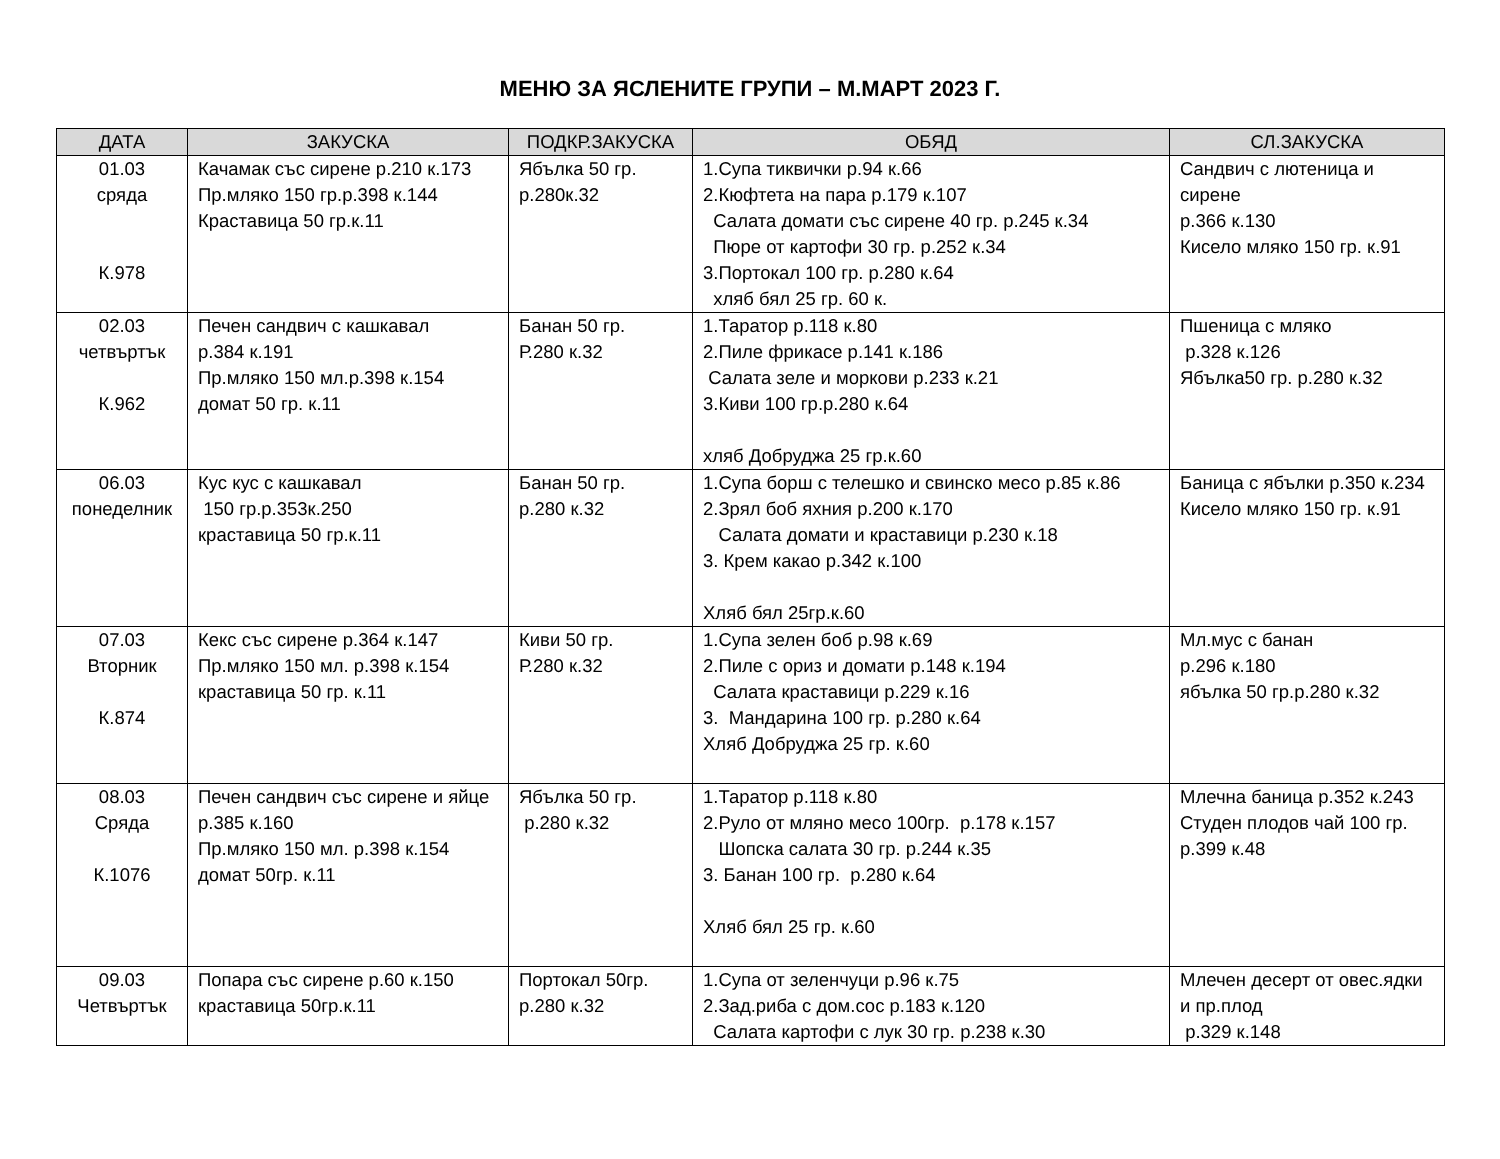МЕНЮ ЗА ЯСЛЕНИТЕ ГРУПИ – М.МАРТ 2023 Г.
| ДАТА | ЗАКУСКА | ПОДКР.ЗАКУСКА | ОБЯД | СЛ.ЗАКУСКА |
| --- | --- | --- | --- | --- |
| 01.03 сряда К.978 | Качамак със сирене р.210 к.173 Пр.мляко 150 гр.р.398 к.144 Краставица 50 гр.к.11 | Ябълка 50 гр. р.280к.32 | 1.Супа тиквички р.94 к.66 2.Кюфтета на пара р.179 к.107 Салата домати със сирене 40 гр. р.245 к.34 Пюре от картофи 30 гр. р.252 к.34 3.Портокал 100 гр. р.280 к.64 хляб бял 25 гр. 60 к. | Сандвич с лютеница и сирене р.366 к.130 Кисело мляко 150 гр. к.91 |
| 02.03 четвъртък К.962 | Печен сандвич с кашкавал р.384 к.191 Пр.мляко 150 мл.р.398 к.154 домат 50 гр. к.11 | Банан 50 гр. Р.280 к.32 | 1.Таратор р.118 к.80 2.Пиле фрикасе р.141 к.186 Салата зеле и моркови р.233 к.21 3.Киви 100 гр.р.280 к.64 хляб Добруджа 25 гр.к.60 | Пшеница с мляко р.328 к.126 Ябълка50 гр. р.280 к.32 |
| 06.03 понеделник | Кус кус с кашкавал 150 гр.р.353к.250 краставица 50 гр.к.11 | Банан 50 гр. р.280 к.32 | 1.Супа борш с телешко и свинско месо р.85 к.86 2.Зрял боб яхния р.200 к.170 Салата домати и краставици р.230 к.18 3. Крем какао р.342 к.100 Хляб бял 25гр.к.60 | Баница с ябълки р.350 к.234 Кисело мляко 150 гр. к.91 |
| 07.03 Вторник К.874 | Кекс със сирене р.364 к.147 Пр.мляко 150 мл. р.398 к.154 краставица 50 гр. к.11 | Киви 50 гр. Р.280 к.32 | 1.Супа зелен боб р.98 к.69 2.Пиле с ориз и домати р.148 к.194 Салата краставици р.229 к.16 3. Мандарина 100 гр. р.280 к.64 Хляб Добруджа 25 гр. к.60 | Мл.мус с банан р.296 к.180 ябълка 50 гр.р.280 к.32 |
| 08.03 Сряда К.1076 | Печен сандвич със сирене и яйце р.385 к.160 Пр.мляко 150 мл. р.398 к.154 домат 50гр. к.11 | Ябълка 50 гр. р.280 к.32 | 1.Таратор р.118 к.80 2.Руло от мляно месо 100гр. р.178 к.157 Шопска салата 30 гр. р.244 к.35 3. Банан 100 гр. р.280 к.64 Хляб бял 25 гр. к.60 | Млечна баница р.352 к.243 Студен плодов чай 100 гр. р.399 к.48 |
| 09.03 Четвъртък | Попара със сирене р.60 к.150 краставица 50гр.к.11 | Портокал 50гр. р.280 к.32 | 1.Супа от зеленчуци р.96 к.75 2.Зад.риба с дом.сос р.183 к.120 Салата картофи с лук 30 гр. р.238 к.30 | Млечен десерт от овес.ядки и пр.плод р.329 к.148 |